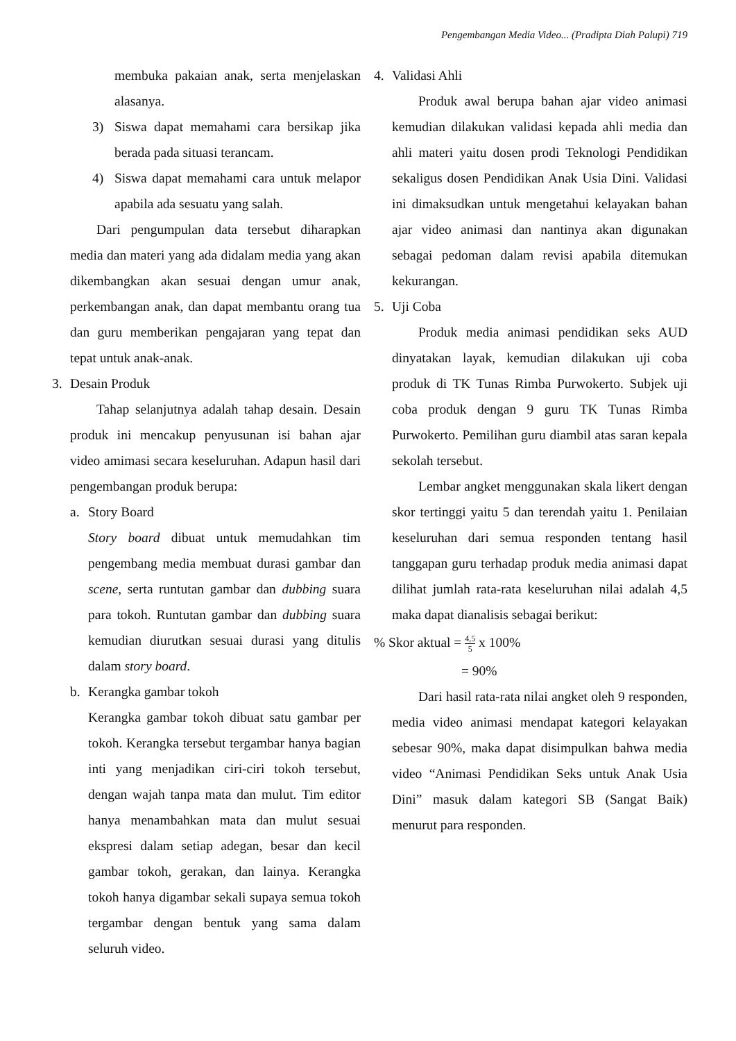Pengembangan Media Video... (Pradipta Diah Palupi) 719
membuka pakaian anak, serta menjelaskan alasanya.
3) Siswa dapat memahami cara bersikap jika berada pada situasi terancam.
4) Siswa dapat memahami cara untuk melapor apabila ada sesuatu yang salah.
Dari pengumpulan data tersebut diharapkan media dan materi yang ada didalam media yang akan dikembangkan akan sesuai dengan umur anak, perkembangan anak, dan dapat membantu orang tua dan guru memberikan pengajaran yang tepat dan tepat untuk anak-anak.
3. Desain Produk
Tahap selanjutnya adalah tahap desain. Desain produk ini mencakup penyusunan isi bahan ajar video amimasi secara keseluruhan. Adapun hasil dari pengembangan produk berupa:
a. Story Board
Story board dibuat untuk memudahkan tim pengembang media membuat durasi gambar dan scene, serta runtutan gambar dan dubbing suara para tokoh. Runtutan gambar dan dubbing suara kemudian diurutkan sesuai durasi yang ditulis dalam story board.
b. Kerangka gambar tokoh
Kerangka gambar tokoh dibuat satu gambar per tokoh. Kerangka tersebut tergambar hanya bagian inti yang menjadikan ciri-ciri tokoh tersebut, dengan wajah tanpa mata dan mulut. Tim editor hanya menambahkan mata dan mulut sesuai ekspresi dalam setiap adegan, besar dan kecil gambar tokoh, gerakan, dan lainya. Kerangka tokoh hanya digambar sekali supaya semua tokoh tergambar dengan bentuk yang sama dalam seluruh video.
4. Validasi Ahli
Produk awal berupa bahan ajar video animasi kemudian dilakukan validasi kepada ahli media dan ahli materi yaitu dosen prodi Teknologi Pendidikan sekaligus dosen Pendidikan Anak Usia Dini. Validasi ini dimaksudkan untuk mengetahui kelayakan bahan ajar video animasi dan nantinya akan digunakan sebagai pedoman dalam revisi apabila ditemukan kekurangan.
5. Uji Coba
Produk media animasi pendidikan seks AUD dinyatakan layak, kemudian dilakukan uji coba produk di TK Tunas Rimba Purwokerto. Subjek uji coba produk dengan 9 guru TK Tunas Rimba Purwokerto. Pemilihan guru diambil atas saran kepala sekolah tersebut.
Lembar angket menggunakan skala likert dengan skor tertinggi yaitu 5 dan terendah yaitu 1. Penilaian keseluruhan dari semua responden tentang hasil tanggapan guru terhadap produk media animasi dapat dilihat jumlah rata-rata keseluruhan nilai adalah 4,5 maka dapat dianalisis sebagai berikut:
% Skor aktual = 4,5 5 x 100%
= 90%
Dari hasil rata-rata nilai angket oleh 9 responden, media video animasi mendapat kategori kelayakan sebesar 90%, maka dapat disimpulkan bahwa media video “Animasi Pendidikan Seks untuk Anak Usia Dini” masuk dalam kategori SB (Sangat Baik) menurut para responden.